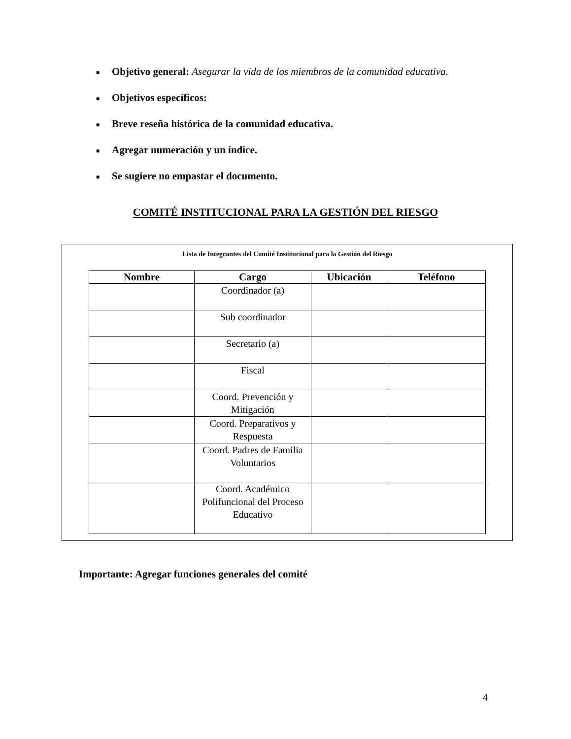■ Objetivo general: Asegurar la vida de los miembros de la comunidad educativa.
■ Objetivos específicos:
■ Breve reseña histórica de la comunidad educativa.
■ Agregar numeración y un índice.
■ Se sugiere no empastar el documento.
COMITÉ INSTITUCIONAL PARA LA GESTIÓN DEL RIESGO
Lista de Integrantes del Comité Institucional para la Gestión del Riesgo
| Nombre | Cargo | Ubicación | Teléfono |
| --- | --- | --- | --- |
| | Coordinador (a) | | |
| | Sub coordinador | | |
| | Secretario (a) | | |
| | Fiscal | | |
| | Coord. Prevención y Mitigación | | |
| | Coord. Preparativos y Respuesta | | |
| | Coord. Padres de Familia Voluntarios | | |
| | Coord. Académico Polifuncional del Proceso Educativo | | |
Importante: Agregar funciones generales del comité
4